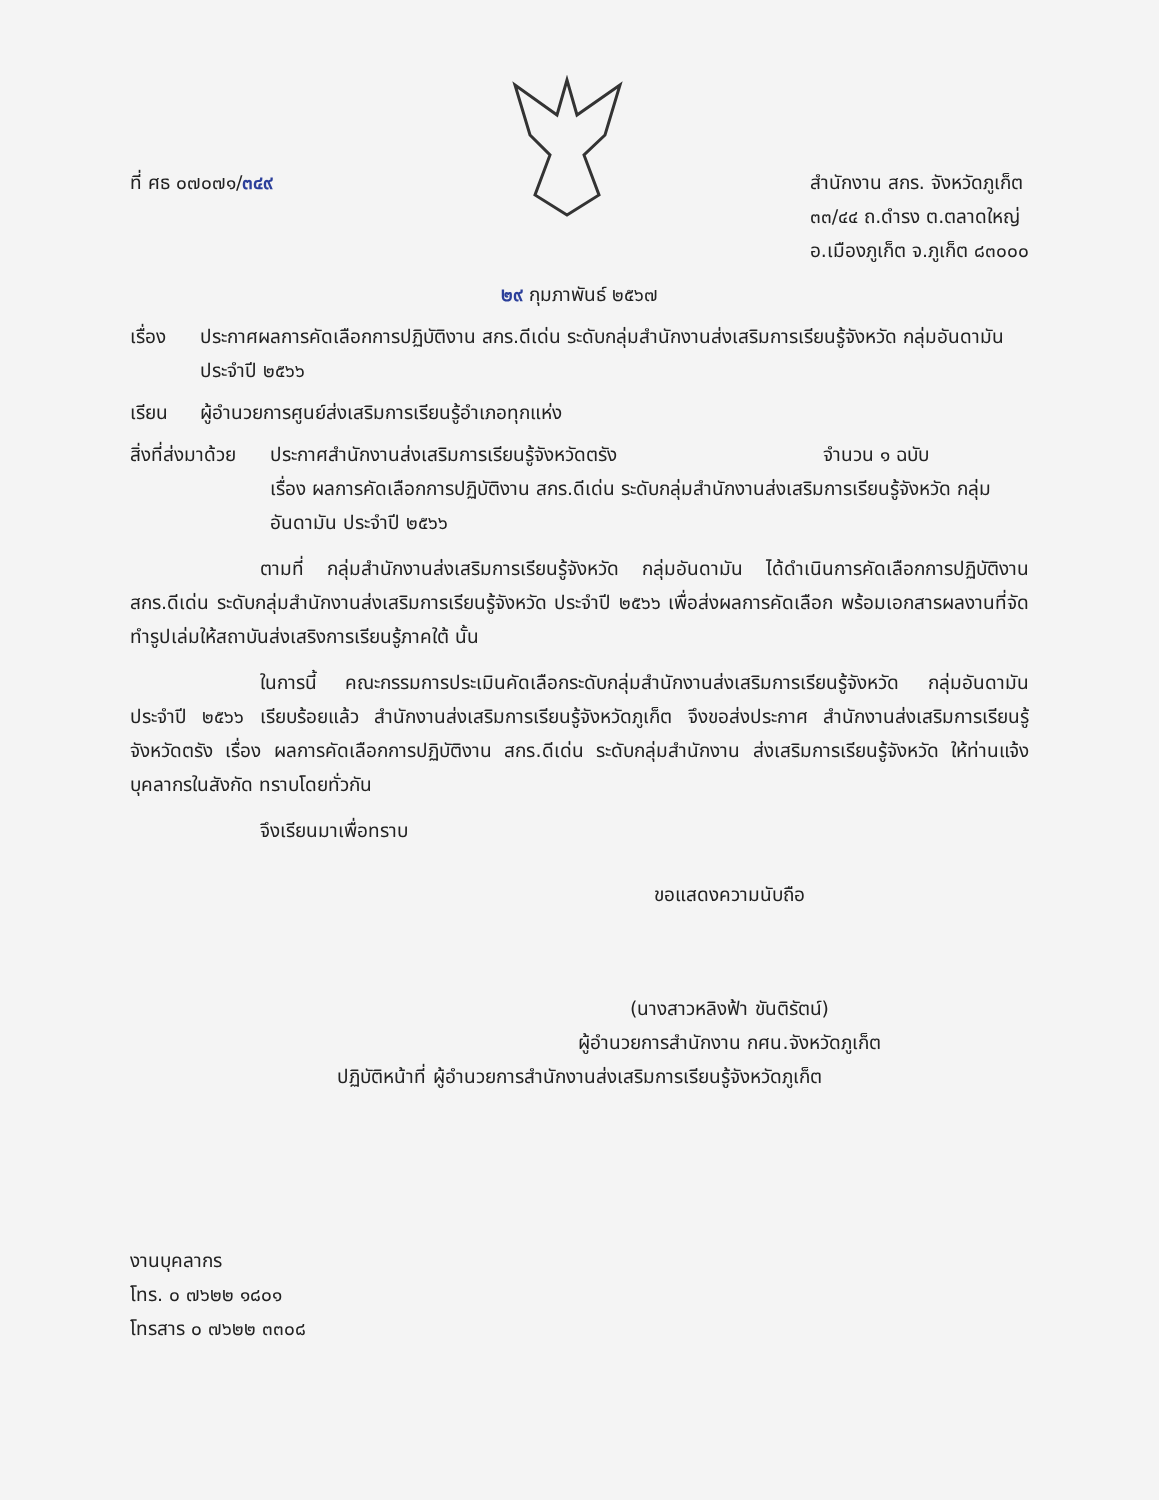ที่ ศธ ๐๗๐๗๑/๓๔๙ สำนักงาน สกร. จังหวัดภูเก็ต
๓๓/๔๔ ถ.ดำรง ต.ตลาดใหญ่
อ.เมืองภูเก็ต จ.ภูเก็ต ๘๓๐๐๐
๒๙ กุมภาพันธ์ ๒๕๖๗
เรื่อง ประกาศผลการคัดเลือกการปฏิบัติงาน สกร.ดีเด่น ระดับกลุ่มสำนักงานส่งเสริมการเรียนรู้จังหวัด กลุ่มอันดามัน ประจำปี ๒๕๖๖
เรียน ผู้อำนวยการศูนย์ส่งเสริมการเรียนรู้อำเภอทุกแห่ง
สิ่งที่ส่งมาด้วย
ประกาศสำนักงานส่งเสริมการเรียนรู้จังหวัดตรัง จำนวน ๑ ฉบับ
เรื่อง ผลการคัดเลือกการปฏิบัติงาน สกร.ดีเด่น ระดับกลุ่มสำนักงานส่งเสริมการเรียนรู้จังหวัด กลุ่มอันดามัน ประจำปี ๒๕๖๖
ตามที่ กลุ่มสำนักงานส่งเสริมการเรียนรู้จังหวัด กลุ่มอันดามัน ได้ดำเนินการคัดเลือกการปฏิบัติงาน สกร.ดีเด่น ระดับกลุ่มสำนักงานส่งเสริมการเรียนรู้จังหวัด ประจำปี ๒๕๖๖ เพื่อส่งผลการคัดเลือก พร้อมเอกสารผลงานที่จัดทำรูปเล่มให้สถาบันส่งเสริงการเรียนรู้ภาคใต้ นั้น
ในการนี้ คณะกรรมการประเมินคัดเลือกระดับกลุ่มสำนักงานส่งเสริมการเรียนรู้จังหวัด กลุ่มอันดามัน ประจำปี ๒๕๖๖ เรียบร้อยแล้ว สำนักงานส่งเสริมการเรียนรู้จังหวัดภูเก็ต จึงขอส่งประกาศ สำนักงานส่งเสริมการเรียนรู้จังหวัดตรัง เรื่อง ผลการคัดเลือกการปฏิบัติงาน สกร.ดีเด่น ระดับกลุ่มสำนักงาน ส่งเสริมการเรียนรู้จังหวัด ให้ท่านแจ้งบุคลากรในสังกัด ทราบโดยทั่วกัน
จึงเรียนมาเพื่อทราบ
ขอแสดงความนับถือ
(นางสาวหลิงฟ้า ขันติรัตน์)
ผู้อำนวยการสำนักงาน กศน.จังหวัดภูเก็ต
ปฏิบัติหน้าที่ ผู้อำนวยการสำนักงานส่งเสริมการเรียนรู้จังหวัดภูเก็ต
งานบุคลากร
โทร. ๐ ๗๖๒๒ ๑๘๐๑
โทรสาร ๐ ๗๖๒๒ ๓๓๐๘